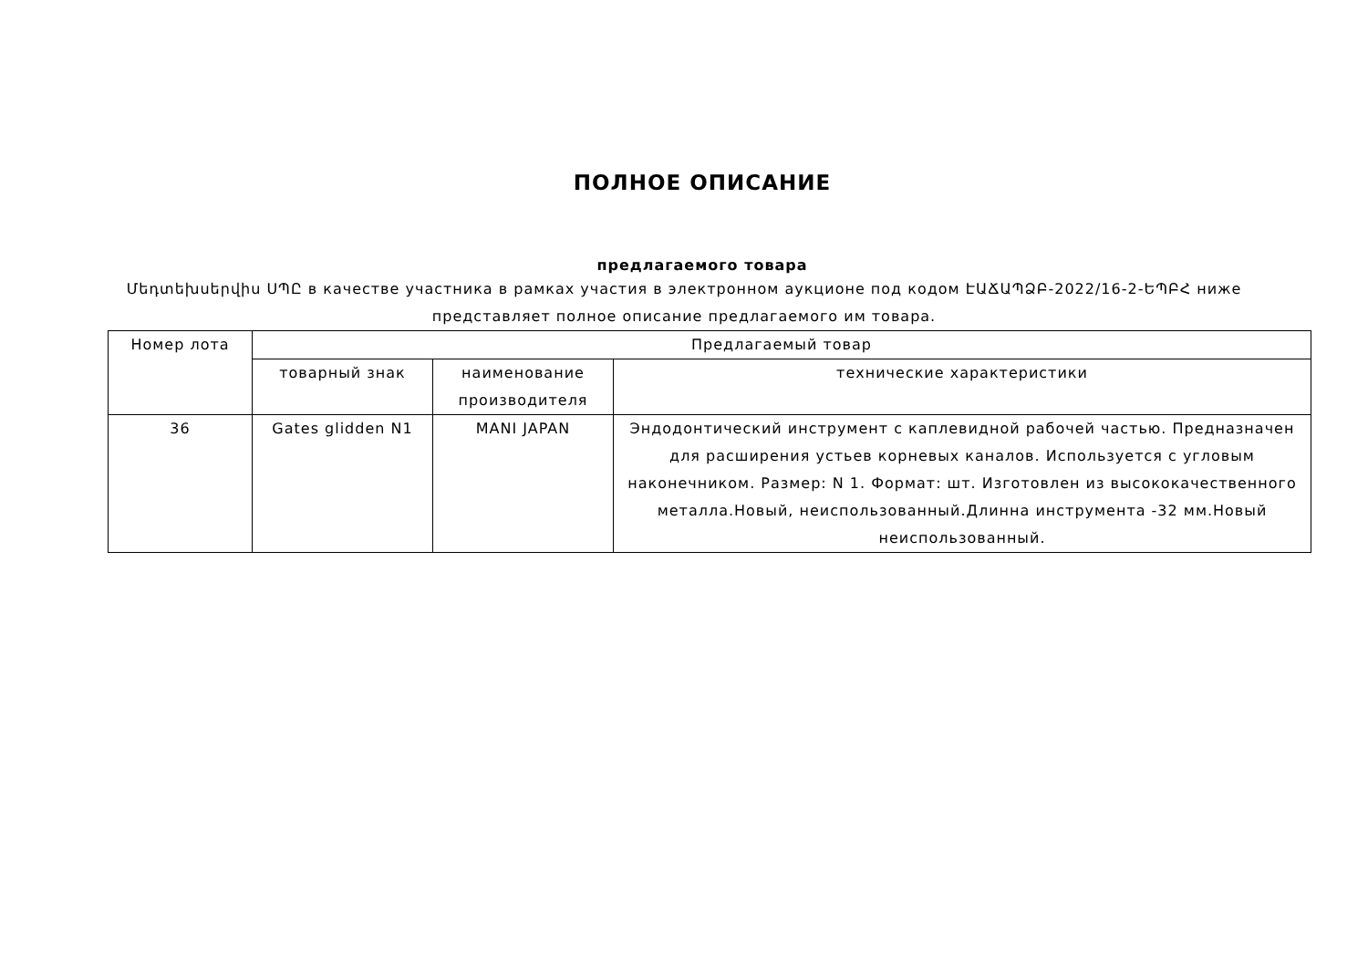ПОЛНОЕ ОПИСАНИЕ
предлагаемого товара
Մեդտեխսերվիս ՍՊԸ в качестве участника в рамках участия в электронном аукционе под кодом ԷԱՃԱՊՁԲ-2022/16-2-ԵՊԲՀ ниже представляет полное описание предлагаемого им товара.
| Номер лота | Предлагаемый товар | | |
| --- | --- | --- | --- |
| | товарный знак | наименование производителя | технические характеристики |
| 36 | Gates glidden N1 | MANI JAPAN | Эндодонтический инструмент с каплевидной рабочей частью. Предназначен для расширения устьев корневых каналов. Используется с угловым наконечником. Размер: N 1. Формат: шт. Изготовлен из высококачественного металла.Новый, неиспользованный.Длинна инструмента -32 мм.Новый неиспользованный. |